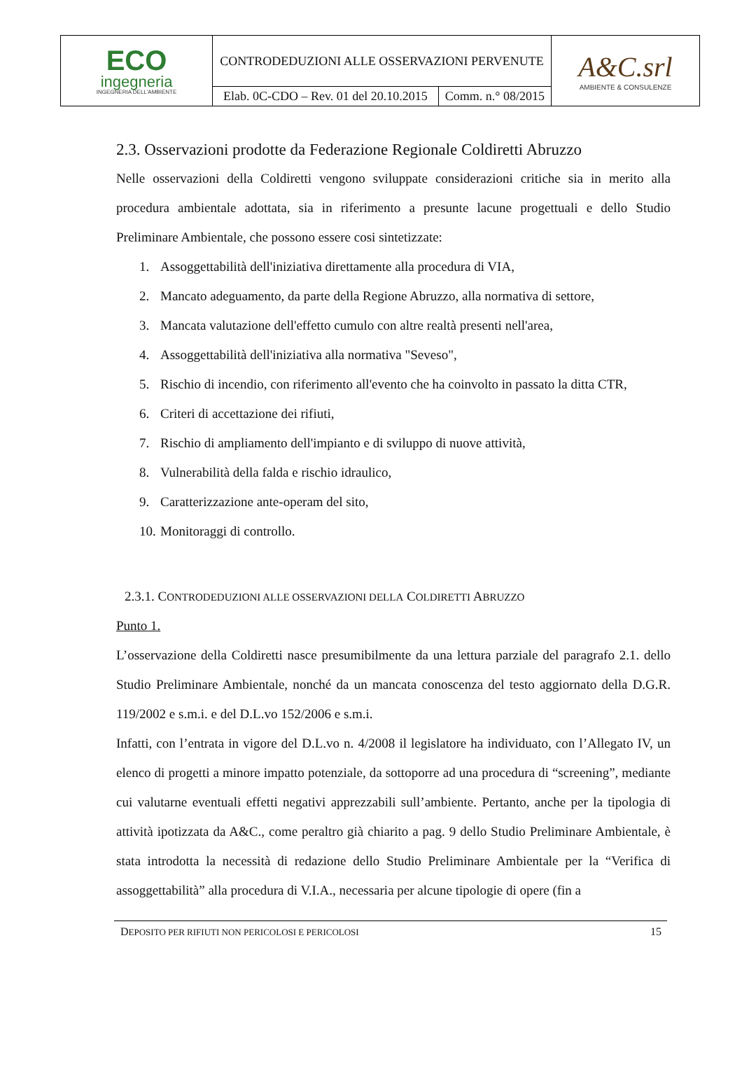| ECO ingegneria INGEGNERIA DELL'AMBIENTE | CONTRODEDUZIONI ALLE OSSERVAZIONI PERVENUTE | | A&C.srl AMBIENTE & CONSULENZE |
| | Elab. 0C-CDO – Rev. 01 del 20.10.2015 | Comm. n.° 08/2015 | |
2.3. Osservazioni prodotte da Federazione Regionale Coldiretti Abruzzo
Nelle osservazioni della Coldiretti vengono sviluppate considerazioni critiche sia in merito alla procedura ambientale adottata, sia in riferimento a presunte lacune progettuali e dello Studio Preliminare Ambientale, che possono essere cosi sintetizzate:
1. Assoggettabilità dell'iniziativa direttamente alla procedura di VIA,
2. Mancato adeguamento, da parte della Regione Abruzzo, alla normativa di settore,
3. Mancata valutazione dell'effetto cumulo con altre realtà presenti nell'area,
4. Assoggettabilità dell'iniziativa alla normativa "Seveso",
5. Rischio di incendio, con riferimento all'evento che ha coinvolto in passato la ditta CTR,
6. Criteri di accettazione dei rifiuti,
7. Rischio di ampliamento dell'impianto e di sviluppo di nuove attività,
8. Vulnerabilità della falda e rischio idraulico,
9. Caratterizzazione ante-operam del sito,
10. Monitoraggi di controllo.
2.3.1. CONTRODEDUZIONI ALLE OSSERVAZIONI DELLA COLDIRETTI ABRUZZO
Punto 1.
L’osservazione della Coldiretti nasce presumibilmente da una lettura parziale del paragrafo 2.1. dello Studio Preliminare Ambientale, nonché da un mancata conoscenza del testo aggiornato della D.G.R. 119/2002 e s.m.i. e del D.L.vo 152/2006 e s.m.i.
Infatti, con l’entrata in vigore del D.L.vo n. 4/2008 il legislatore ha individuato, con l’Allegato IV, un elenco di progetti a minore impatto potenziale, da sottoporre ad una procedura di “screening”, mediante cui valutarne eventuali effetti negativi apprezzabili sull’ambiente. Pertanto, anche per la tipologia di attività ipotizzata da A&C., come peraltro già chiarito a pag. 9 dello Studio Preliminare Ambientale, è stata introdotta la necessità di redazione dello Studio Preliminare Ambientale per la “Verifica di assoggettabilità” alla procedura di V.I.A., necessaria per alcune tipologie di opere (fin a
DEPOSITO PER RIFIUTI NON PERICOLOSI E PERICOLOSI 15